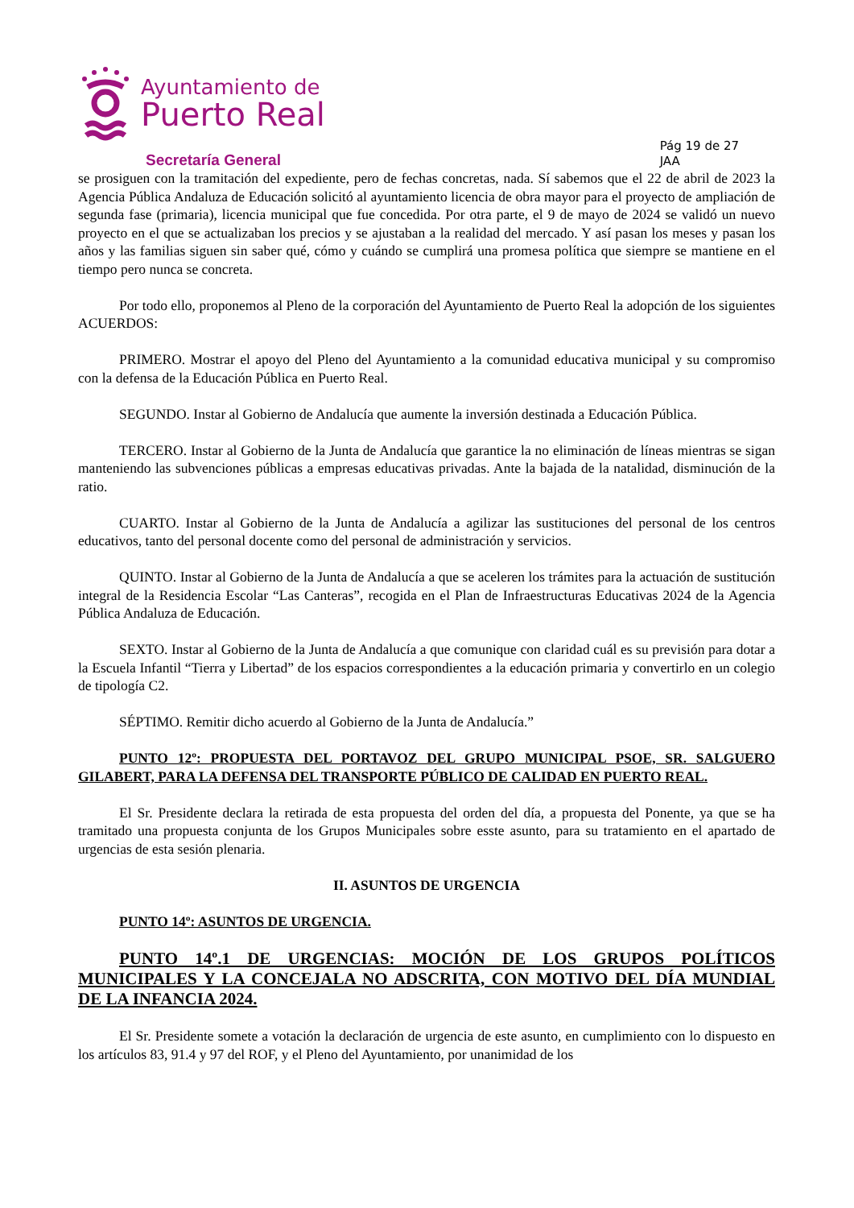Ayuntamiento de
Puerto Real
Secretaría General
Pág 19 de 27
JAA
se prosiguen con la tramitación del expediente, pero de fechas concretas, nada. Sí sabemos que el 22 de abril de 2023 la Agencia Pública Andaluza de Educación solicitó al ayuntamiento licencia de obra mayor para el proyecto de ampliación de segunda fase (primaria), licencia municipal que fue concedida. Por otra parte, el 9 de mayo de 2024 se validó un nuevo proyecto en el que se actualizaban los precios y se ajustaban a la realidad del mercado. Y así pasan los meses y pasan los años y las familias siguen sin saber qué, cómo y cuándo se cumplirá una promesa política que siempre se mantiene en el tiempo pero nunca se concreta.
Por todo ello, proponemos al Pleno de la corporación del Ayuntamiento de Puerto Real la adopción de los siguientes ACUERDOS:
PRIMERO. Mostrar el apoyo del Pleno del Ayuntamiento a la comunidad educativa municipal y su compromiso con la defensa de la Educación Pública en Puerto Real.
SEGUNDO. Instar al Gobierno de Andalucía que aumente la inversión destinada a Educación Pública.
TERCERO. Instar al Gobierno de la Junta de Andalucía que garantice la no eliminación de líneas mientras se sigan manteniendo las subvenciones públicas a empresas educativas privadas. Ante la bajada de la natalidad, disminución de la ratio.
CUARTO. Instar al Gobierno de la Junta de Andalucía a agilizar las sustituciones del personal de los centros educativos, tanto del personal docente como del personal de administración y servicios.
QUINTO. Instar al Gobierno de la Junta de Andalucía a que se aceleren los trámites para la actuación de sustitución integral de la Residencia Escolar “Las Canteras”, recogida en el Plan de Infraestructuras Educativas 2024 de la Agencia Pública Andaluza de Educación.
SEXTO. Instar al Gobierno de la Junta de Andalucía a que comunique con claridad cuál es su previsión para dotar a la Escuela Infantil “Tierra y Libertad” de los espacios correspondientes a la educación primaria y convertirlo en un colegio de tipología C2.
SÉPTIMO. Remitir dicho acuerdo al Gobierno de la Junta de Andalucía.”
PUNTO 12º: PROPUESTA DEL PORTAVOZ DEL GRUPO MUNICIPAL PSOE, SR. SALGUERO GILABERT, PARA LA DEFENSA DEL TRANSPORTE PÚBLICO DE CALIDAD EN PUERTO REAL.
El Sr. Presidente declara la retirada de esta propuesta del orden del día, a propuesta del Ponente, ya que se ha tramitado una propuesta conjunta de los Grupos Municipales sobre esste asunto, para su tratamiento en el apartado de urgencias de esta sesión plenaria.
II. ASUNTOS DE URGENCIA
PUNTO 14º: ASUNTOS DE URGENCIA.
PUNTO 14º.1 DE URGENCIAS: MOCIÓN DE LOS GRUPOS POLÍTICOS MUNICIPALES Y LA CONCEJALA NO ADSCRITA, CON MOTIVO DEL DÍA MUNDIAL DE LA INFANCIA 2024.
El Sr. Presidente somete a votación la declaración de urgencia de este asunto, en cumplimiento con lo dispuesto en los artículos 83, 91.4 y 97 del ROF, y el Pleno del Ayuntamiento, por unanimidad de los